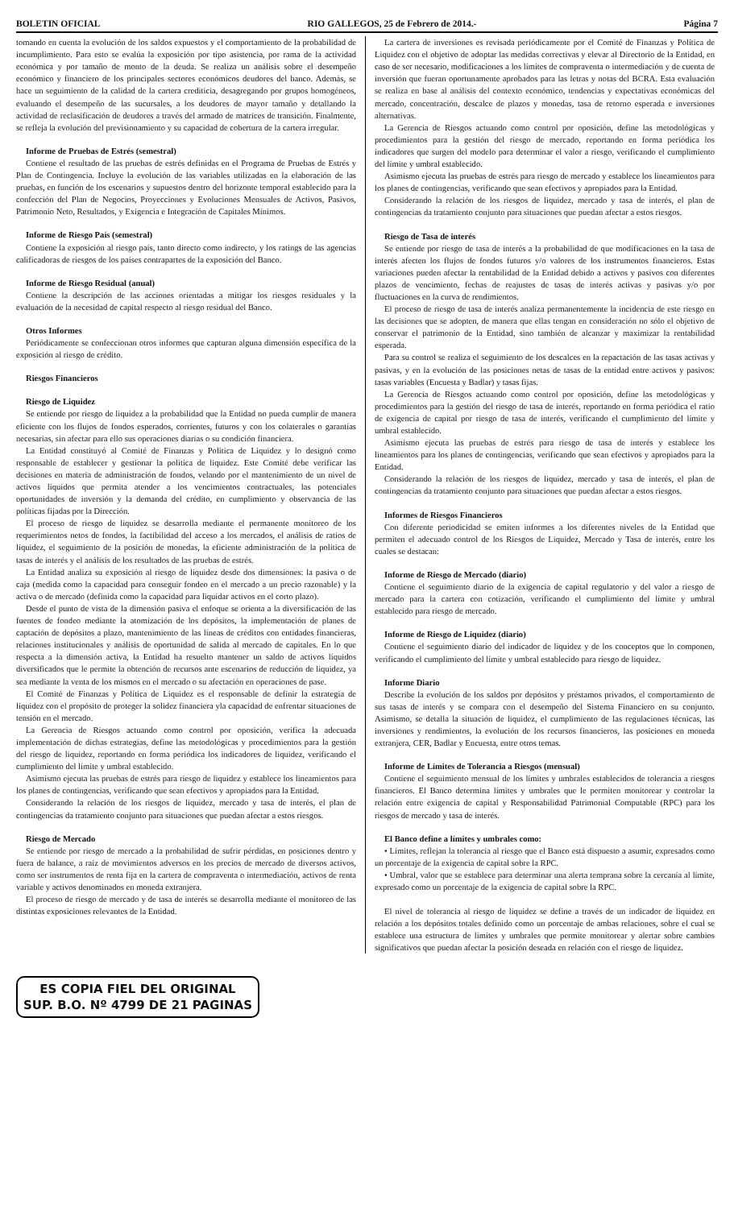BOLETIN OFICIAL RIO GALLEGOS, 25 de Febrero de 2014.- Página 7
tomando en cuenta la evolución de los saldos expuestos y el comportamiento de la probabilidad de incumplimiento. Para esto se evalúa la exposición por tipo asistencia, por rama de la actividad económica y por tamaño de monto de la deuda. Se realiza un análisis sobre el desempeño económico y financiero de los principales sectores económicos deudores del banco. Además, se hace un seguimiento de la calidad de la cartera crediticia, desagregando por grupos homogéneos, evaluando el desempeño de las sucursales, a los deudores de mayor tamaño y detallando la actividad de reclasificación de deudores a través del armado de matrices de transición. Finalmente, se refleja la evolución del previsionamiento y su capacidad de cobertura de la cartera irregular.
Informe de Pruebas de Estrés (semestral)
Contiene el resultado de las pruebas de estrés definidas en el Programa de Pruebas de Estrés y Plan de Contingencia. Incluye la evolución de las variables utilizadas en la elaboración de las pruebas, en función de los escenarios y supuestos dentro del horizonte temporal establecido para la confección del Plan de Negocios, Proyecciones y Evoluciones Mensuales de Activos, Pasivos, Patrimonio Neto, Resultados, y Exigencia e Integración de Capitales Mínimos.
Informe de Riesgo País (semestral)
Contiene la exposición al riesgo país, tanto directo como indirecto, y los ratings de las agencias calificadoras de riesgos de los países contrapartes de la exposición del Banco.
Informe de Riesgo Residual (anual)
Contiene la descripción de las acciones orientadas a mitigar los riesgos residuales y la evaluación de la necesidad de capital respecto al riesgo residual del Banco.
Otros Informes
Periódicamente se confeccionan otros informes que capturan alguna dimensión específica de la exposición al riesgo de crédito.
Riesgos Financieros
Riesgo de Liquidez
Se entiende por riesgo de liquidez a la probabilidad que la Entidad no pueda cumplir de manera eficiente con los flujos de fondos esperados, corrientes, futuros y con los colaterales o garantías necesarias, sin afectar para ello sus operaciones diarias o su condición financiera.
La Entidad constituyó al Comité de Finanzas y Política de Liquidez y lo designó como responsable de establecer y gestionar la política de liquidez. Este Comité debe verificar las decisiones en materia de administración de fondos, velando por el mantenimiento de un nivel de activos líquidos que permita atender a los vencimientos contractuales, las potenciales oportunidades de inversión y la demanda del crédito, en cumplimiento y observancia de las políticas fijadas por la Dirección.
El proceso de riesgo de liquidez se desarrolla mediante el permanente monitoreo de los requerimientos netos de fondos, la factibilidad del acceso a los mercados, el análisis de ratios de liquidez, el seguimiento de la posición de monedas, la eficiente administración de la política de tasas de interés y el análisis de los resultados de las pruebas de estrés.
La Entidad analiza su exposición al riesgo de liquidez desde dos dimensiones: la pasiva o de caja (medida como la capacidad para conseguir fondeo en el mercado a un precio razonable) y la activa o de mercado (definida como la capacidad para liquidar activos en el corto plazo).
Desde el punto de vista de la dimensión pasiva el enfoque se orienta a la diversificación de las fuentes de fondeo mediante la atomización de los depósitos, la implementación de planes de captación de depósitos a plazo, mantenimiento de las líneas de créditos con entidades financieras, relaciones institucionales y análisis de oportunidad de salida al mercado de capitales. En lo que respecta a la dimensión activa, la Entidad ha resuelto mantener un saldo de activos líquidos diversificados que le permite la obtención de recursos ante escenarios de reducción de liquidez, ya sea mediante la venta de los mismos en el mercado o su afectación en operaciones de pase.
El Comité de Finanzas y Política de Liquidez es el responsable de definir la estrategia de liquidez con el propósito de proteger la solidez financiera yla capacidad de enfrentar situaciones de tensión en el mercado.
La Gerencia de Riesgos actuando como control por oposición, verifica la adecuada implementación de dichas estrategias, define las metodológicas y procedimientos para la gestión del riesgo de liquidez, reportando en forma periódica los indicadores de liquidez, verificando el cumplimiento del límite y umbral establecido.
Asimismo ejecuta las pruebas de estrés para riesgo de liquidez y establece los lineamientos para los planes de contingencias, verificando que sean efectivos y apropiados para la Entidad.
Considerando la relación de los riesgos de liquidez, mercado y tasa de interés, el plan de contingencias da tratamiento conjunto para situaciones que puedan afectar a estos riesgos.
Riesgo de Mercado
Se entiende por riesgo de mercado a la probabilidad de sufrir pérdidas, en posiciones dentro y fuera de balance, a raíz de movimientos adversos en los precios de mercado de diversos activos, como ser instrumentos de renta fija en la cartera de compraventa o intermediación, activos de renta variable y activos denominados en moneda extranjera.
El proceso de riesgo de mercado y de tasa de interés se desarrolla mediante el monitoreo de las distintas exposiciones relevantes de la Entidad.
La cartera de inversiones es revisada periódicamente por el Comité de Finanzas y Política de Liquidez con el objetivo de adoptar las medidas correctivas y elevar al Directorio de la Entidad, en caso de ser necesario, modificaciones a los límites de compraventa o intermediación y de cuenta de inversión que fueran oportunamente aprobados para las letras y notas del BCRA. Esta evaluación se realiza en base al análisis del contexto económico, tendencias y expectativas económicas del mercado, concentración, descalce de plazos y monedas, tasa de retorno esperada e inversiones alternativas.
La Gerencia de Riesgos actuando como control por oposición, define las metodológicas y procedimientos para la gestión del riesgo de mercado, reportando en forma periódica los indicadores que surgen del modelo para determinar el valor a riesgo, verificando el cumplimiento del límite y umbral establecido.
Asimismo ejecuta las pruebas de estrés para riesgo de mercado y establece los lineamientos para los planes de contingencias, verificando que sean efectivos y apropiados para la Entidad.
Considerando la relación de los riesgos de liquidez, mercado y tasa de interés, el plan de contingencias da tratamiento conjunto para situaciones que puedan afectar a estos riesgos.
Riesgo de Tasa de interés
Se entiende por riesgo de tasa de interés a la probabilidad de que modificaciones en la tasa de interés afecten los flujos de fondos futuros y/o valores de los instrumentos financieros. Estas variaciones pueden afectar la rentabilidad de la Entidad debido a activos y pasivos con diferentes plazos de vencimiento, fechas de reajustes de tasas de interés activas y pasivas y/o por fluctuaciones en la curva de rendimientos.
El proceso de riesgo de tasa de interés analiza permanentemente la incidencia de este riesgo en las decisiones que se adopten, de manera que ellas tengan en consideración no sólo el objetivo de conservar el patrimonio de la Entidad, sino también de alcanzar y maximizar la rentabilidad esperada.
Para su control se realiza el seguimiento de los descalces en la repactación de las tasas activas y pasivas, y en la evolución de las posiciones netas de tasas de la entidad entre activos y pasivos: tasas variables (Encuesta y Badlar) y tasas fijas.
La Gerencia de Riesgos actuando como control por oposición, define las metodológicas y procedimientos para la gestión del riesgo de tasa de interés, reportando en forma periódica el ratio de exigencia de capital por riesgo de tasa de interés, verificando el cumplimiento del límite y umbral establecido.
Asimismo ejecuta las pruebas de estrés para riesgo de tasa de interés y establece los lineamientos para los planes de contingencias, verificando que sean efectivos y apropiados para la Entidad.
Considerando la relación de los riesgos de liquidez, mercado y tasa de interés, el plan de contingencias da tratamiento conjunto para situaciones que puedan afectar a estos riesgos.
Informes de Riesgos Financieros
Con diferente periodicidad se emiten informes a los diferentes niveles de la Entidad que permiten el adecuado control de los Riesgos de Liquidez, Mercado y Tasa de interés, entre los cuales se destacan:
Informe de Riesgo de Mercado (diario)
Contiene el seguimiento diario de la exigencia de capital regulatorio y del valor a riesgo de mercado para la cartera con cotización, verificando el cumplimiento del límite y umbral establecido para riesgo de mercado.
Informe de Riesgo de Liquidez (diario)
Contiene el seguimiento diario del indicador de liquidez y de los conceptos que lo componen, verificando el cumplimiento del límite y umbral establecido para riesgo de liquidez.
Informe Diario
Describe la evolución de los saldos por depósitos y préstamos privados, el comportamiento de sus tasas de interés y se compara con el desempeño del Sistema Financiero en su conjunto. Asimismo, se detalla la situación de liquidez, el cumplimiento de las regulaciones técnicas, las inversiones y rendimientos, la evolución de los recursos financieros, las posiciones en moneda extranjera, CER, Badlar y Encuesta, entre otros temas.
Informe de Límites de Tolerancia a Riesgos (mensual)
Contiene el seguimiento mensual de los límites y umbrales establecidos de tolerancia a riesgos financieros. El Banco determina límites y umbrales que le permiten monitorear y controlar la relación entre exigencia de capital y Responsabilidad Patrimonial Computable (RPC) para los riesgos de mercado y tasa de interés.
El Banco define a límites y umbrales como:
• Límites, reflejan la tolerancia al riesgo que el Banco está dispuesto a asumir, expresados como un porcentaje de la exigencia de capital sobre la RPC.
• Umbral, valor que se establece para determinar una alerta temprana sobre la cercanía al límite, expresado como un porcentaje de la exigencia de capital sobre la RPC.
El nivel de tolerancia al riesgo de liquidez se define a través de un indicador de liquidez en relación a los depósitos totales definido como un porcentaje de ambas relaciones, sobre el cual se establece una estructura de límites y umbrales que permite monitorear y alertar sobre cambios significativos que puedan afectar la posición deseada en relación con el riesgo de liquidez.
ES COPIA FIEL DEL ORIGINAL
SUP. B.O. Nº 4799 DE 21 PAGINAS